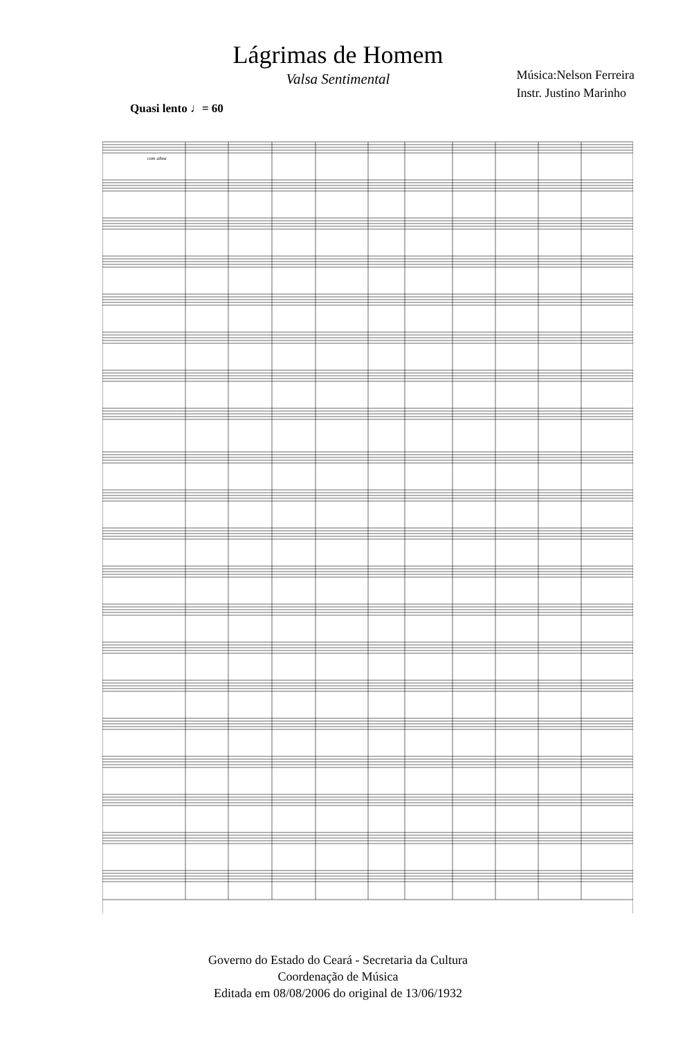Lágrimas de Homem
Valsa Sentimental
Música:Nelson Ferreira
Instr. Justino Marinho
Quasi lento ♩= 60
com alma
Governo do Estado do Ceará - Secretaria da Cultura
Coordenação de Música
Editada em 08/08/2006 do original de 13/06/1932